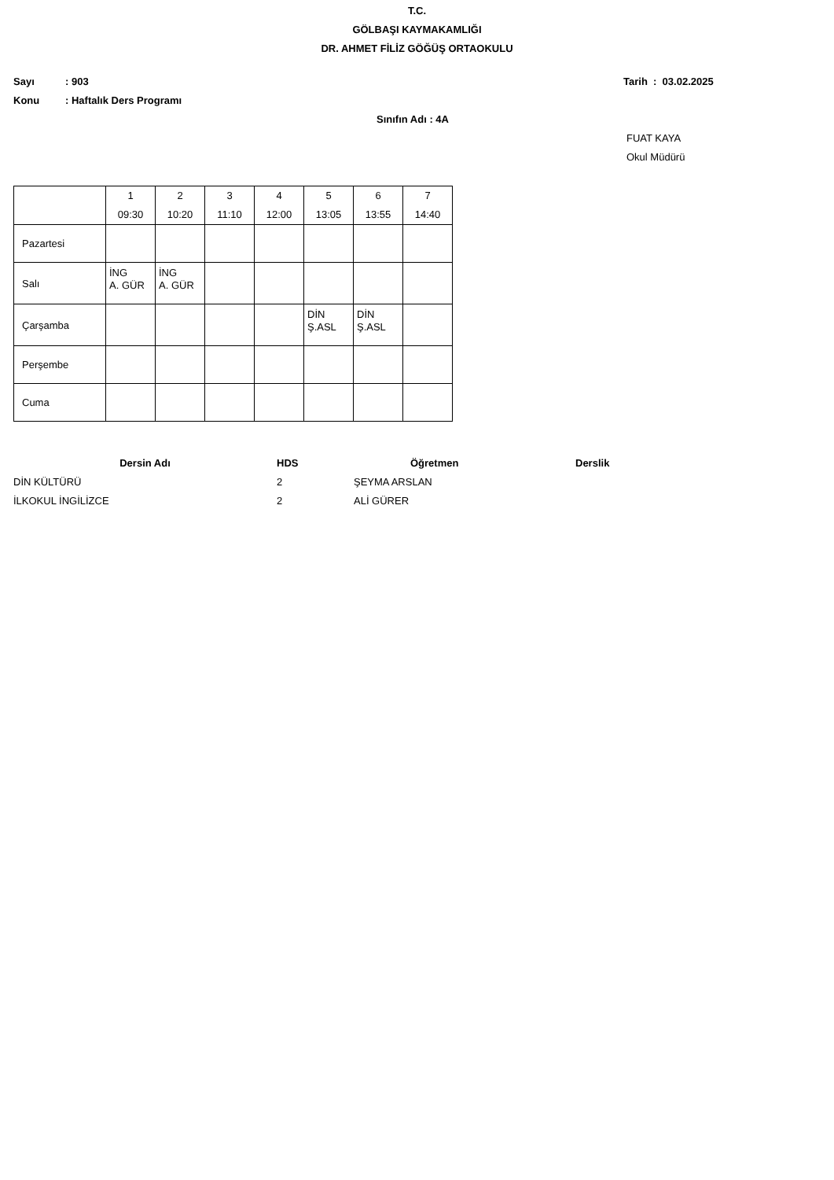T.C.
GÖLBAŞI KAYMAKAMLIĞI
DR. AHMET FİLİZ GÖĞÜŞ ORTAOKULU
Sayı: 903 Tarih : 03.02.2025
Konu: Haftalık Ders Programı
Sınıfın Adı : 4A
FUAT KAYA
Okul Müdürü
| | 1 09:30 | 2 10:20 | 3 11:10 | 4 12:00 | 5 13:05 | 6 13:55 | 7 14:40 |
| --- | --- | --- | --- | --- | --- | --- | --- |
| Pazartesi | | | | | | | |
| Salı | İNG A. GÜR | İNG A. GÜR | | | | | |
| Çarşamba | | | | | DİN Ş.ASL | DİN Ş.ASL | |
| Perşembe | | | | | | | |
| Cuma | | | | | | | |
| Dersin Adı | HDS | Öğretmen | Derslik |
| --- | --- | --- | --- |
| DİN KÜLTÜRÜ | 2 | ŞEYMA ARSLAN | |
| İLKOKUL İNGİLİZCE | 2 | ALİ GÜRER | |